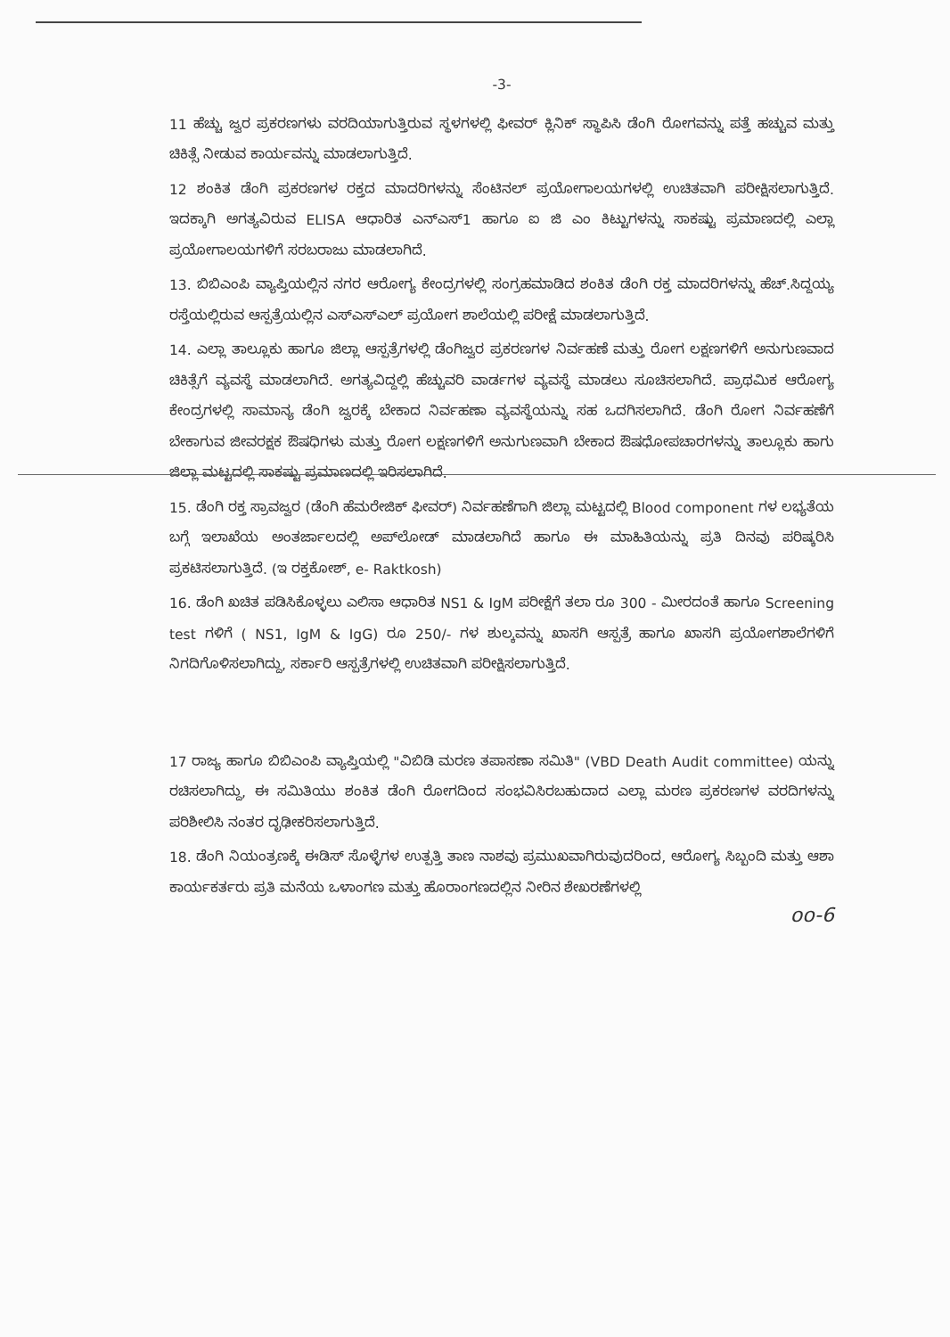-3-
11 ಹೆಚ್ಚು ಜ್ವರ ಪ್ರಕರಣಗಳು ವರದಿಯಾಗುತ್ತಿರುವ ಸ್ಥಳಗಳಲ್ಲಿ ಫೀವರ್ ಕ್ಲಿನಿಕ್ ಸ್ಥಾಪಿಸಿ ಡೆಂಗಿ ರೋಗವನ್ನು ಪತ್ತೆ ಹಚ್ಚುವ ಮತ್ತು ಚಿಕಿತ್ಸೆ ನೀಡುವ ಕಾರ್ಯವನ್ನು ಮಾಡಲಾಗುತ್ತಿದೆ.
12 ಶಂಕಿತ ಡೆಂಗಿ ಪ್ರಕರಣಗಳ ರಕ್ತದ ಮಾದರಿಗಳನ್ನು ಸೆಂಟಿನಲ್ ಪ್ರಯೋಗಾಲಯಗಳಲ್ಲಿ ಉಚಿತವಾಗಿ ಪರೀಕ್ಷಿಸಲಾಗುತ್ತಿದೆ. ಇದಕ್ಕಾಗಿ ಅಗತ್ಯವಿರುವ ELISA ಆಧಾರಿತ ಎನ್‌ಎಸ್1 ಹಾಗೂ ಐ ಜಿ ಎಂ ಕಿಟ್ಟುಗಳನ್ನು ಸಾಕಷ್ಟು ಪ್ರಮಾಣದಲ್ಲಿ ಎಲ್ಲಾ ಪ್ರಯೋಗಾಲಯಗಳಿಗೆ ಸರಬರಾಜು ಮಾಡಲಾಗಿದೆ.
13. ಬಿಬಿಎಂಪಿ ವ್ಯಾಪ್ತಿಯಲ್ಲಿನ ನಗರ ಆರೋಗ್ಯ ಕೇಂದ್ರಗಳಲ್ಲಿ ಸಂಗ್ರಹಮಾಡಿದ ಶಂಕಿತ ಡೆಂಗಿ ರಕ್ತ ಮಾದರಿಗಳನ್ನು ಹೆಚ್.ಸಿದ್ದಯ್ಯ ರಸ್ತೆಯಲ್ಲಿರುವ ಆಸ್ಪತ್ರೆಯಲ್ಲಿನ ಎಸ್‌ಎಸ್‌ಎಲ್ ಪ್ರಯೋಗ ಶಾಲೆಯಲ್ಲಿ ಪರೀಕ್ಷೆ ಮಾಡಲಾಗುತ್ತಿದೆ.
14. ಎಲ್ಲಾ ತಾಲ್ಲೂಕು ಹಾಗೂ ಜಿಲ್ಲಾ ಆಸ್ಪತ್ರೆಗಳಲ್ಲಿ ಡೆಂಗಿಜ್ವರ ಪ್ರಕರಣಗಳ ನಿರ್ವಹಣೆ ಮತ್ತು ರೋಗ ಲಕ್ಷಣಗಳಿಗೆ ಅನುಗುಣವಾದ ಚಿಕಿತ್ಸೆಗೆ ವ್ಯವಸ್ಥೆ ಮಾಡಲಾಗಿದೆ. ಅಗತ್ಯವಿದ್ದಲ್ಲಿ ಹೆಚ್ಚುವರಿ ವಾರ್ಡಗಳ ವ್ಯವಸ್ಥೆ ಮಾಡಲು ಸೂಚಿಸಲಾಗಿದೆ. ಪ್ರಾಥಮಿಕ ಆರೋಗ್ಯ ಕೇಂದ್ರಗಳಲ್ಲಿ ಸಾಮಾನ್ಯ ಡೆಂಗಿ ಜ್ವರಕ್ಕೆ ಬೇಕಾದ ನಿರ್ವಹಣಾ ವ್ಯವಸ್ಥೆಯನ್ನು ಸಹ ಒದಗಿಸಲಾಗಿದೆ. ಡೆಂಗಿ ರೋಗ ನಿರ್ವಹಣೆಗೆ ಬೇಕಾಗುವ ಜೀವರಕ್ಷಕ ಔಷಧಿಗಳು ಮತ್ತು ರೋಗ ಲಕ್ಷಣಗಳಿಗೆ ಅನುಗುಣವಾಗಿ ಬೇಕಾದ ಔಷಧೋಪಚಾರಗಳನ್ನು ತಾಲ್ಲೂಕು ಹಾಗು ಜಿಲ್ಲಾ ಮಟ್ಟದಲ್ಲಿ ಸಾಕಷ್ಟು ಪ್ರಮಾಣದಲ್ಲಿ ಇರಿಸಲಾಗಿದೆ.
15. ಡೆಂಗಿ ರಕ್ತ ಸ್ರಾವಜ್ವರ (ಡೆಂಗಿ ಹೆಮರೇಜಿಕ್ ಫೀವರ್) ನಿರ್ವಹಣೆಗಾಗಿ ಜಿಲ್ಲಾ ಮಟ್ಟದಲ್ಲಿ Blood component ಗಳ ಲಭ್ಯತೆಯ ಬಗ್ಗೆ ಇಲಾಖೆಯ ಅಂತರ್ಜಾಲದಲ್ಲಿ ಅಪ್‌ಲೋಡ್ ಮಾಡಲಾಗಿದೆ ಹಾಗೂ ಈ ಮಾಹಿತಿಯನ್ನು ಪ್ರತಿ ದಿನವು ಪರಿಷ್ಕರಿಸಿ ಪ್ರಕಟಿಸಲಾಗುತ್ತಿದೆ. (ಇ ರಕ್ತಕೋಶ್, e- Raktkosh)
16. ಡೆಂಗಿ ಖಚಿತ ಪಡಿಸಿಕೊಳ್ಳಲು ಎಲಿಸಾ ಆಧಾರಿತ NS1 & IgM ಪರೀಕ್ಷೆಗೆ ತಲಾ ರೂ 300 - ಮೀರದಂತೆ ಹಾಗೂ Screening test ಗಳಿಗೆ ( NS1, IgM & IgG) ರೂ 250/- ಗಳ ಶುಲ್ಕವನ್ನು ಖಾಸಗಿ ಆಸ್ಪತ್ರೆ ಹಾಗೂ ಖಾಸಗಿ ಪ್ರಯೋಗಶಾಲೆಗಳಿಗೆ ನಿಗದಿಗೊಳಿಸಲಾಗಿದ್ದು, ಸರ್ಕಾರಿ ಆಸ್ಪತ್ರೆಗಳಲ್ಲಿ ಉಚಿತವಾಗಿ ಪರೀಕ್ಷಿಸಲಾಗುತ್ತಿದೆ.
17 ರಾಜ್ಯ ಹಾಗೂ ಬಿಬಿಎಂಪಿ ವ್ಯಾಪ್ತಿಯಲ್ಲಿ "ವಿಬಿಡಿ ಮರಣ ತಪಾಸಣಾ ಸಮಿತಿ" (VBD Death Audit committee) ಯನ್ನು ರಚಿಸಲಾಗಿದ್ದು, ಈ ಸಮಿತಿಯು ಶಂಕಿತ ಡೆಂಗಿ ರೋಗದಿಂದ ಸಂಭವಿಸಿರಬಹುದಾದ ಎಲ್ಲಾ ಮರಣ ಪ್ರಕರಣಗಳ ವರದಿಗಳನ್ನು ಪರಿಶೀಲಿಸಿ ನಂತರ ದೃಢೀಕರಿಸಲಾಗುತ್ತಿದೆ.
18. ಡೆಂಗಿ ನಿಯಂತ್ರಣಕ್ಕೆ ಈಡಿಸ್ ಸೊಳ್ಳೆಗಳ ಉತ್ಪತ್ತಿ ತಾಣ ನಾಶವು ಪ್ರಮುಖವಾಗಿರುವುದರಿಂದ, ಆರೋಗ್ಯ ಸಿಬ್ಬಂದಿ ಮತ್ತು ಆಶಾ ಕಾರ್ಯಕರ್ತರು ಪ್ರತಿ ಮನೆಯ ಒಳಾಂಗಣ ಮತ್ತು ಹೊರಾಂಗಣದಲ್ಲಿನ ನೀರಿನ ಶೇಖರಣೆಗಳಲ್ಲಿ
oo-6